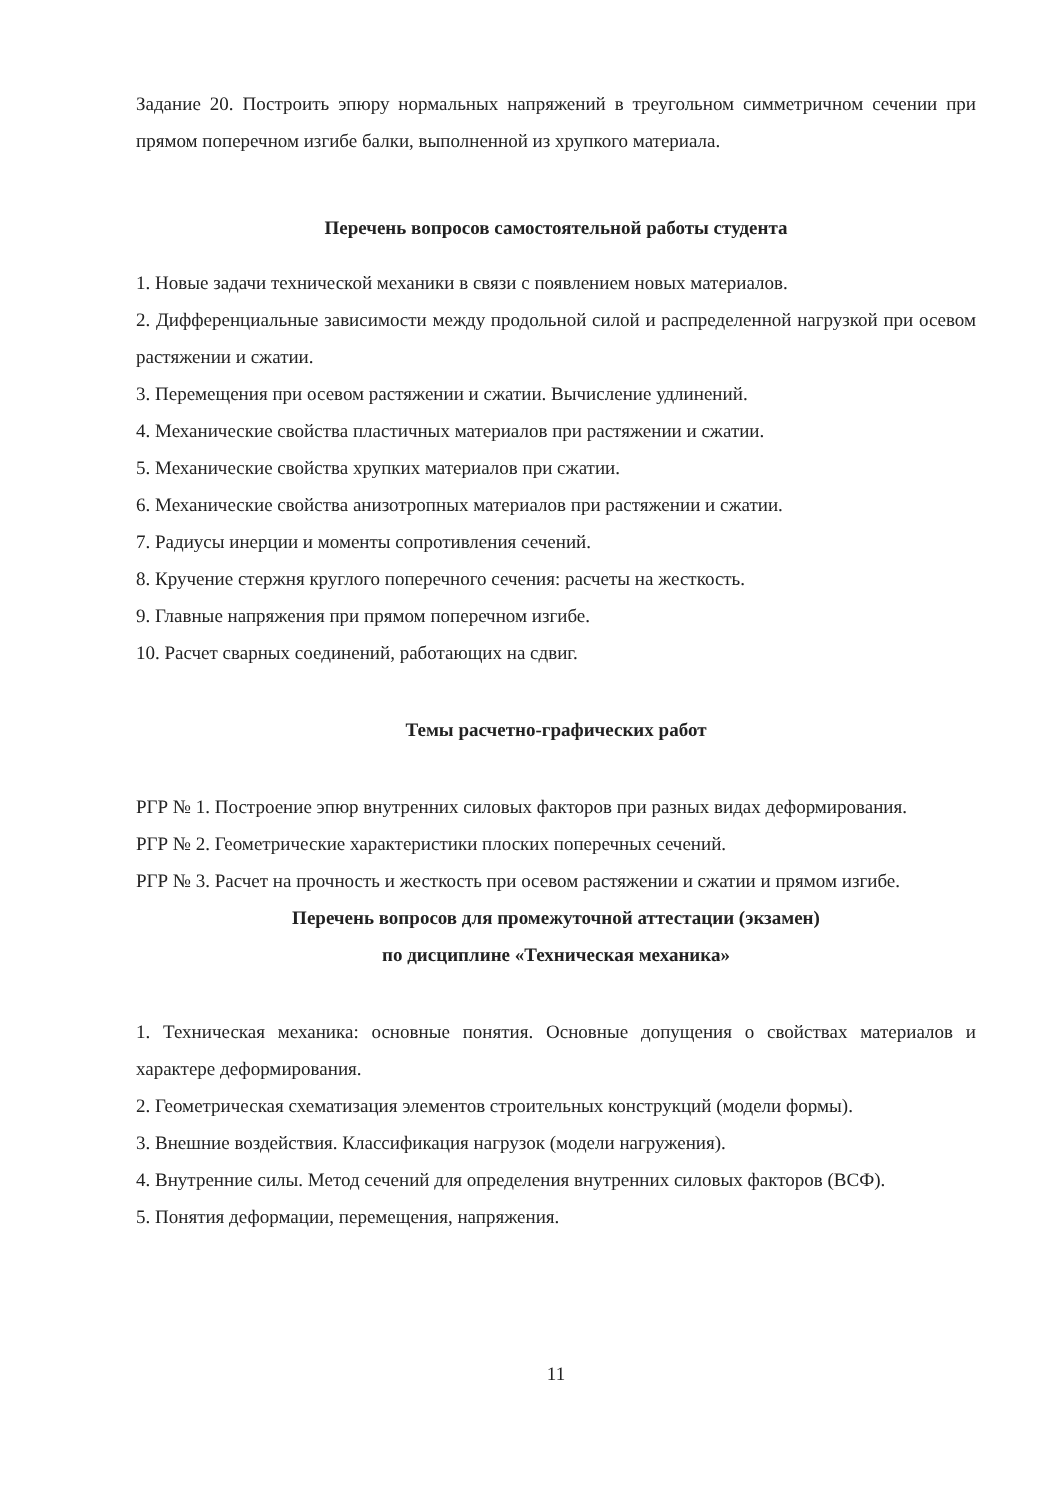Задание 20. Построить эпюру нормальных напряжений в треугольном симметричном сечении при прямом поперечном изгибе балки, выполненной из хрупкого материала.
Перечень вопросов самостоятельной работы студента
1. Новые задачи технической механики в связи с появлением новых материалов.
2. Дифференциальные зависимости между продольной силой и распределенной нагрузкой при осевом растяжении и сжатии.
3. Перемещения при осевом растяжении и сжатии. Вычисление удлинений.
4. Механические свойства пластичных материалов при растяжении и сжатии.
5. Механические свойства хрупких материалов при сжатии.
6. Механические свойства анизотропных материалов при растяжении и сжатии.
7. Радиусы инерции и моменты сопротивления сечений.
8. Кручение стержня круглого поперечного сечения: расчеты на жесткость.
9. Главные напряжения при прямом поперечном изгибе.
10. Расчет сварных соединений, работающих на сдвиг.
Темы расчетно-графических работ
РГР № 1. Построение эпюр внутренних силовых факторов при разных видах деформирования.
РГР № 2. Геометрические характеристики плоских поперечных сечений.
РГР № 3. Расчет на прочность и жесткость при осевом растяжении и сжатии и прямом изгибе.
Перечень вопросов для промежуточной аттестации (экзамен)
по дисциплине «Техническая механика»
1. Техническая механика: основные понятия. Основные допущения о свойствах материалов и характере деформирования.
2. Геометрическая схематизация элементов строительных конструкций (модели формы).
3. Внешние воздействия. Классификация нагрузок (модели нагружения).
4. Внутренние силы. Метод сечений для определения внутренних силовых факторов (ВСФ).
5. Понятия деформации, перемещения, напряжения.
11